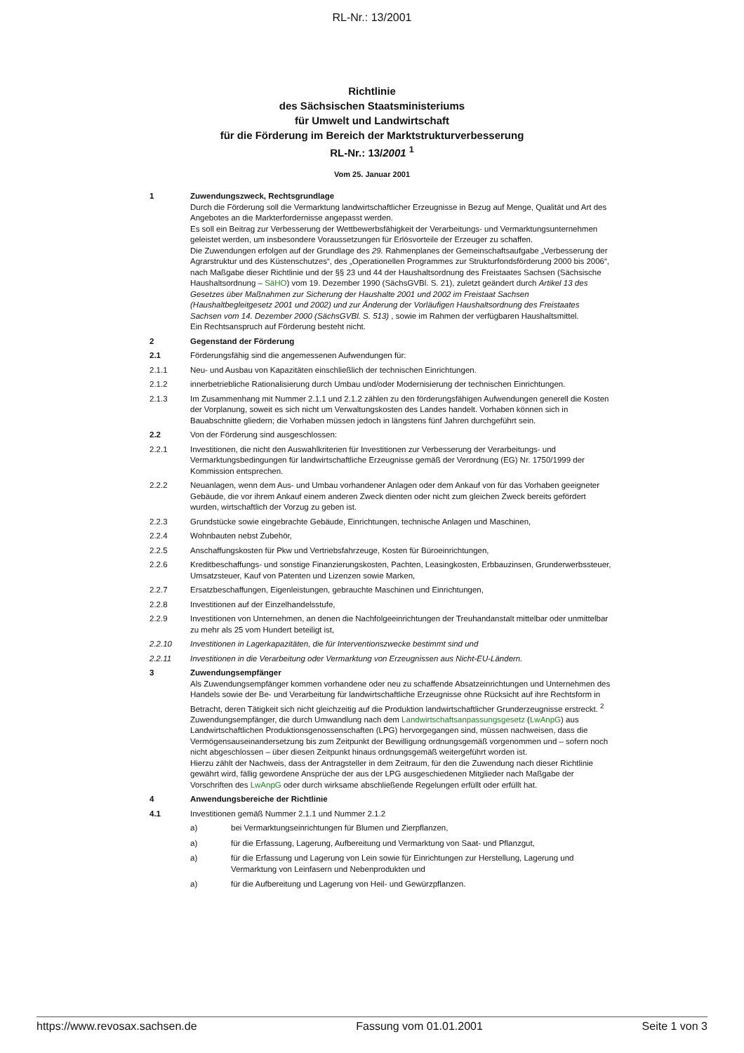RL-Nr.: 13/2001
Richtlinie
des Sächsischen Staatsministeriums
für Umwelt und Landwirtschaft
für die Förderung im Bereich der Marktstrukturverbesserung
RL-Nr.: 13/2001 <sup>1</sup>
Vom 25. Januar 2001
1 Zuwendungszweck, Rechtsgrundlage
Durch die Förderung soll die Vermarktung landwirtschaftlicher Erzeugnisse in Bezug auf Menge, Qualität und Art des Angebotes an die Markterfordernisse angepasst werden.
Es soll ein Beitrag zur Verbesserung der Wettbewerbsfähigkeit der Verarbeitungs- und Vermarktungsunternehmen geleistet werden, um insbesondere Voraussetzungen für Erlösvorteile der Erzeuger zu schaffen.
Die Zuwendungen erfolgen auf der Grundlage des 29. Rahmenplanes der Gemeinschaftsaufgabe „Verbesserung der Agrarstruktur und des Küstenschutzes“, des „Operationellen Programmes zur Strukturfondsförderung 2000 bis 2006“, nach Maßgabe dieser Richtlinie und der §§ 23 und 44 der Haushaltsordnung des Freistaates Sachsen (Sächsische Haushaltsordnung – SäHO) vom 19. Dezember 1990 (SächsGVBl. S. 21), zuletzt geändert durch Artikel 13 des Gesetzes über Maßnahmen zur Sicherung der Haushalte 2001 und 2002 im Freistaat Sachsen (Haushaltbegleitgesetz 2001 und 2002) und zur Änderung der Vorläufigen Haushaltsordnung des Freistaates Sachsen vom 14. Dezember 2000 (SächsGVBl. S. 513) , sowie im Rahmen der verfügbaren Haushaltsmittel.
Ein Rechtsanspruch auf Förderung besteht nicht.
2 Gegenstand der Förderung
2.1 Förderungsfähig sind die angemessenen Aufwendungen für:
2.1.1 Neu- und Ausbau von Kapazitäten einschließlich der technischen Einrichtungen.
2.1.2 innerbetriebliche Rationalisierung durch Umbau und/oder Modernisierung der technischen Einrichtungen.
2.1.3 Im Zusammenhang mit Nummer 2.1.1 und 2.1.2 zählen zu den förderungsfähigen Aufwendungen generell die Kosten der Vorplanung, soweit es sich nicht um Verwaltungskosten des Landes handelt. Vorhaben können sich in Bauabschnitte gliedern; die Vorhaben müssen jedoch in längstens fünf Jahren durchgeführt sein.
2.2 Von der Förderung sind ausgeschlossen:
2.2.1 Investitionen, die nicht den Auswahlkriterien für Investitionen zur Verbesserung der Verarbeitungs- und Vermarktungsbedingungen für landwirtschaftliche Erzeugnisse gemäß der Verordnung (EG) Nr. 1750/1999 der Kommission entsprechen.
2.2.2 Neuanlagen, wenn dem Aus- und Umbau vorhandener Anlagen oder dem Ankauf von für das Vorhaben geeigneter Gebäude, die vor ihrem Ankauf einem anderen Zweck dienten oder nicht zum gleichen Zweck bereits gefördert wurden, wirtschaftlich der Vorzug zu geben ist.
2.2.3 Grundstücke sowie eingebrachte Gebäude, Einrichtungen, technische Anlagen und Maschinen,
2.2.4 Wohnbauten nebst Zubehör,
2.2.5 Anschaffungskosten für Pkw und Vertriebsfahrzeuge, Kosten für Büroeinrichtungen,
2.2.6 Kreditbeschaffungs- und sonstige Finanzierungskosten, Pachten, Leasingkosten, Erbbauzinsen, Grunderwerbssteuer, Umsatzsteuer, Kauf von Patenten und Lizenzen sowie Marken,
2.2.7 Ersatzbeschaffungen, Eigenleistungen, gebrauchte Maschinen und Einrichtungen,
2.2.8 Investitionen auf der Einzelhandelsstufe,
2.2.9 Investitionen von Unternehmen, an denen die Nachfolgeeinrichtungen der Treuhandanstalt mittelbar oder unmittelbar zu mehr als 25 vom Hundert beteiligt ist,
2.2.10 Investitionen in Lagerkapazitäten, die für Interventionszwecke bestimmt sind und
2.2.11 Investitionen in die Verarbeitung oder Vermarktung von Erzeugnissen aus Nicht-EU-Ländern.
3 Zuwendungsempfänger
Als Zuwendungsempfänger kommen vorhandene oder neu zu schaffende Absatzeinrichtungen und Unternehmen des Handels sowie der Be- und Verarbeitung für landwirtschaftliche Erzeugnisse ohne Rücksicht auf ihre Rechtsform in Betracht, deren Tätigkeit sich nicht gleichzeitig auf die Produktion landwirtschaftlicher Grunderzeugnisse erstreckt. <sup>2</sup>
Zuwendungsempfänger, die durch Umwandlung nach dem Landwirtschaftsanpassungsgesetz (LwAnpG) aus Landwirtschaftlichen Produktionsgenossenschaften (LPG) hervorgegangen sind, müssen nachweisen, dass die Vermögensauseinandersetzung bis zum Zeitpunkt der Bewilligung ordnungsgemäß vorgenommen und – sofern noch nicht abgeschlossen – über diesen Zeitpunkt hinaus ordnungsgemäß weitergeführt worden ist.
Hierzu zählt der Nachweis, dass der Antragsteller in dem Zeitraum, für den die Zuwendung nach dieser Richtlinie gewährt wird, fällig gewordene Ansprüche der aus der LPG ausgeschiedenen Mitglieder nach Maßgabe der Vorschriften des LwAnpG oder durch wirksame abschließende Regelungen erfüllt oder erfüllt hat.
4 Anwendungsbereiche der Richtlinie
4.1 Investitionen gemäß Nummer 2.1.1 und Nummer 2.1.2
a) bei Vermarktungseinrichtungen für Blumen und Zierpflanzen,
a) für die Erfassung, Lagerung, Aufbereitung und Vermarktung von Saat- und Pflanzgut,
a) für die Erfassung und Lagerung von Lein sowie für Einrichtungen zur Herstellung, Lagerung und Vermarktung von Leinfasern und Nebenprodukten und
a) für die Aufbereitung und Lagerung von Heil- und Gewürzpflanzen.
https://www.revosax.sachsen.de Fassung vom 01.01.2001 Seite 1 von 3